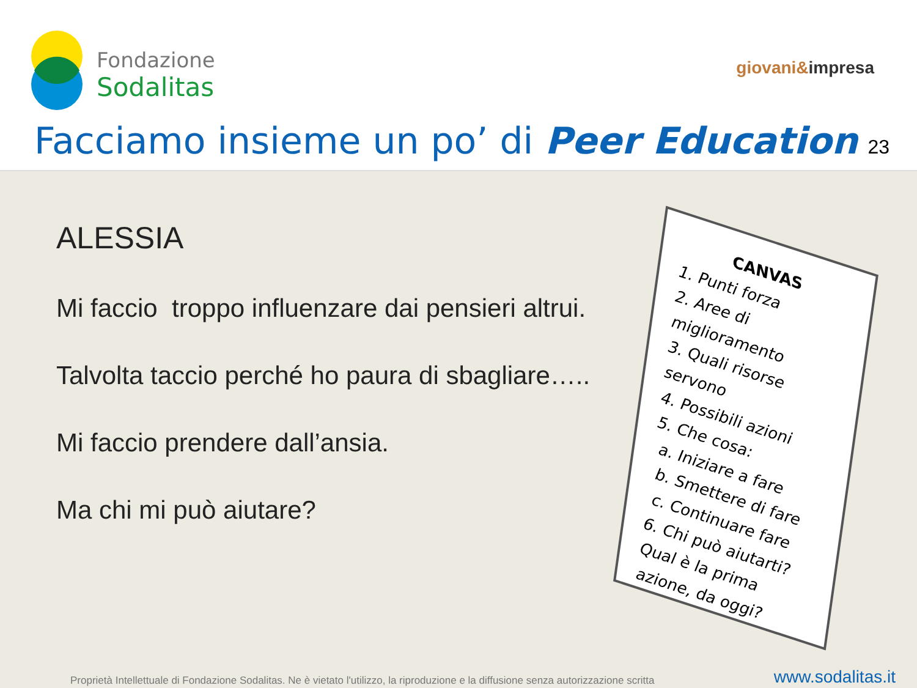Fondazione
Sodalitas
giovani&impresa
Facciamo insieme un po’ di Peer Education
23
ALESSIA
Mi faccio troppo influenzare dai pensieri altrui.
Talvolta taccio perché ho paura di sbagliare…..
Mi faccio prendere dall’ansia.
Ma chi mi può aiutare?
CANVAS
1. Punti forza
2. Aree di miglioramento
3. Quali risorse servono
4. Possibili azioni
5. Che cosa:
a. Iniziare a fare
b. Smettere di fare
c. Continuare fare
6. Chi può aiutarti?
Qual è la prima azione, da oggi?
Proprietà Intellettuale di Fondazione Sodalitas. Ne è vietato l'utilizzo, la riproduzione e la diffusione senza autorizzazione scritta
www.sodalitas.it